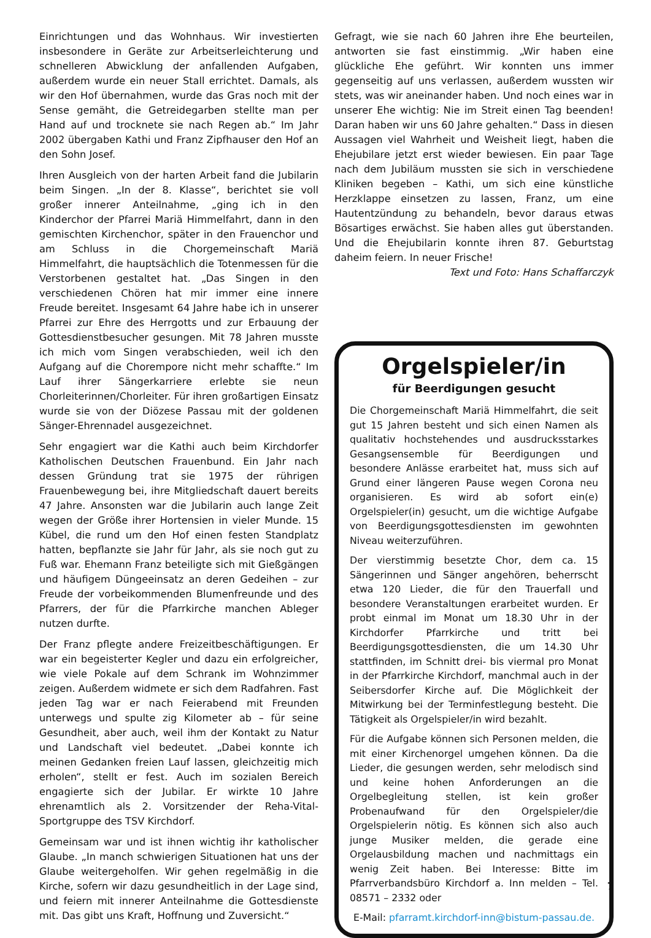Einrichtungen und das Wohnhaus. Wir investierten insbesondere in Geräte zur Arbeitserleichterung und schnelleren Abwicklung der anfallenden Aufgaben, außerdem wurde ein neuer Stall errichtet. Damals, als wir den Hof übernahmen, wurde das Gras noch mit der Sense gemäht, die Getreidegarben stellte man per Hand auf und trocknete sie nach Regen ab.“ Im Jahr 2002 übergaben Kathi und Franz Zipfhauser den Hof an den Sohn Josef.
Ihren Ausgleich von der harten Arbeit fand die Jubilarin beim Singen. „In der 8. Klasse“, berichtet sie voll großer innerer Anteilnahme, „ging ich in den Kinderchor der Pfarrei Mariä Himmelfahrt, dann in den gemischten Kirchenchor, später in den Frauenchor und am Schluss in die Chorgemeinschaft Mariä Himmelfahrt, die hauptsächlich die Totenmessen für die Verstorbenen gestaltet hat. „Das Singen in den verschiedenen Chören hat mir immer eine innere Freude bereitet. Insgesamt 64 Jahre habe ich in unserer Pfarrei zur Ehre des Herrgotts und zur Erbauung der Gottesdienstbesucher gesungen. Mit 78 Jahren musste ich mich vom Singen verabschieden, weil ich den Aufgang auf die Chorempore nicht mehr schaffte.“ Im Lauf ihrer Sängerkarriere erlebte sie neun Chorleiterinnen/Chorleiter. Für ihren großartigen Einsatz wurde sie von der Diözese Passau mit der goldenen Sänger-Ehrennadel ausgezeichnet.
Sehr engagiert war die Kathi auch beim Kirchdorfer Katholischen Deutschen Frauenbund. Ein Jahr nach dessen Gründung trat sie 1975 der rührigen Frauenbewegung bei, ihre Mitgliedschaft dauert bereits 47 Jahre. Ansonsten war die Jubilarin auch lange Zeit wegen der Größe ihrer Hortensien in vieler Munde. 15 Kübel, die rund um den Hof einen festen Standplatz hatten, bepflanzte sie Jahr für Jahr, als sie noch gut zu Fuß war. Ehemann Franz beteiligte sich mit Gießgängen und häufigem Düngeeinsatz an deren Gedeihen – zur Freude der vorbeikommenden Blumenfreunde und des Pfarrers, der für die Pfarrkirche manchen Ableger nutzen durfte.
Der Franz pflegte andere Freizeitbeschäftigungen. Er war ein begeisterter Kegler und dazu ein erfolgreicher, wie viele Pokale auf dem Schrank im Wohnzimmer zeigen. Außerdem widmete er sich dem Radfahren. Fast jeden Tag war er nach Feierabend mit Freunden unterwegs und spulte zig Kilometer ab – für seine Gesundheit, aber auch, weil ihm der Kontakt zu Natur und Landschaft viel bedeutet. „Dabei konnte ich meinen Gedanken freien Lauf lassen, gleichzeitig mich erholen“, stellt er fest. Auch im sozialen Bereich engagierte sich der Jubilar. Er wirkte 10 Jahre ehrenamtlich als 2. Vorsitzender der Reha-Vital-Sportgruppe des TSV Kirchdorf.
Gemeinsam war und ist ihnen wichtig ihr katholischer Glaube. „In manch schwierigen Situationen hat uns der Glaube weitergeholfen. Wir gehen regelmäßig in die Kirche, sofern wir dazu gesundheitlich in der Lage sind, und feiern mit innerer Anteilnahme die Gottesdienste mit. Das gibt uns Kraft, Hoffnung und Zuversicht.“
Gefragt, wie sie nach 60 Jahren ihre Ehe beurteilen, antworten sie fast einstimmig. „Wir haben eine glückliche Ehe geführt. Wir konnten uns immer gegenseitig auf uns verlassen, außerdem wussten wir stets, was wir aneinander haben. Und noch eines war in unserer Ehe wichtig: Nie im Streit einen Tag beenden! Daran haben wir uns 60 Jahre gehalten.“ Dass in diesen Aussagen viel Wahrheit und Weisheit liegt, haben die Ehejubilare jetzt erst wieder bewiesen. Ein paar Tage nach dem Jubiläum mussten sie sich in verschiedene Kliniken begeben – Kathi, um sich eine künstliche Herzklappe einsetzen zu lassen, Franz, um eine Hautentzündung zu behandeln, bevor daraus etwas Bösartiges erwächst. Sie haben alles gut überstanden. Und die Ehejubilarin konnte ihren 87. Geburtstag daheim feiern. In neuer Frische!
Text und Foto: Hans Schaffarczyk
Orgelspieler/in
für Beerdigungen gesucht
Die Chorgemeinschaft Mariä Himmelfahrt, die seit gut 15 Jahren besteht und sich einen Namen als qualitativ hochstehendes und ausdrucksstarkes Gesangsensemble für Beerdigungen und besondere Anlässe erarbeitet hat, muss sich auf Grund einer längeren Pause wegen Corona neu organisieren. Es wird ab sofort ein(e) Orgelspieler(in) gesucht, um die wichtige Aufgabe von Beerdigungsgottesdiensten im gewohnten Niveau weiterzuführen.
Der vierstimmig besetzte Chor, dem ca. 15 Sängerinnen und Sänger angehören, beherrscht etwa 120 Lieder, die für den Trauerfall und besondere Veranstaltungen erarbeitet wurden. Er probt einmal im Monat um 18.30 Uhr in der Kirchdorfer Pfarrkirche und tritt bei Beerdigungsgottesdiensten, die um 14.30 Uhr stattfinden, im Schnitt drei- bis viermal pro Monat in der Pfarrkirche Kirchdorf, manchmal auch in der Seibersdorfer Kirche auf. Die Möglichkeit der Mitwirkung bei der Terminfestlegung besteht. Die Tätigkeit als Orgelspieler/in wird bezahlt.
Für die Aufgabe können sich Personen melden, die mit einer Kirchenorgel umgehen können. Da die Lieder, die gesungen werden, sehr melodisch sind und keine hohen Anforderungen an die Orgelbegleitung stellen, ist kein großer Probenaufwand für den Orgelspieler/die Orgelspielerin nötig. Es können sich also auch junge Musiker melden, die gerade eine Orgelausbildung machen und nachmittags ein wenig Zeit haben. Bei Interesse: Bitte im Pfarrverbandsbüro Kirchdorf a. Inn melden – Tel. 08571 – 2332 oder
E-Mail: pfarramt.kirchdorf-inn@bistum-passau.de.
7